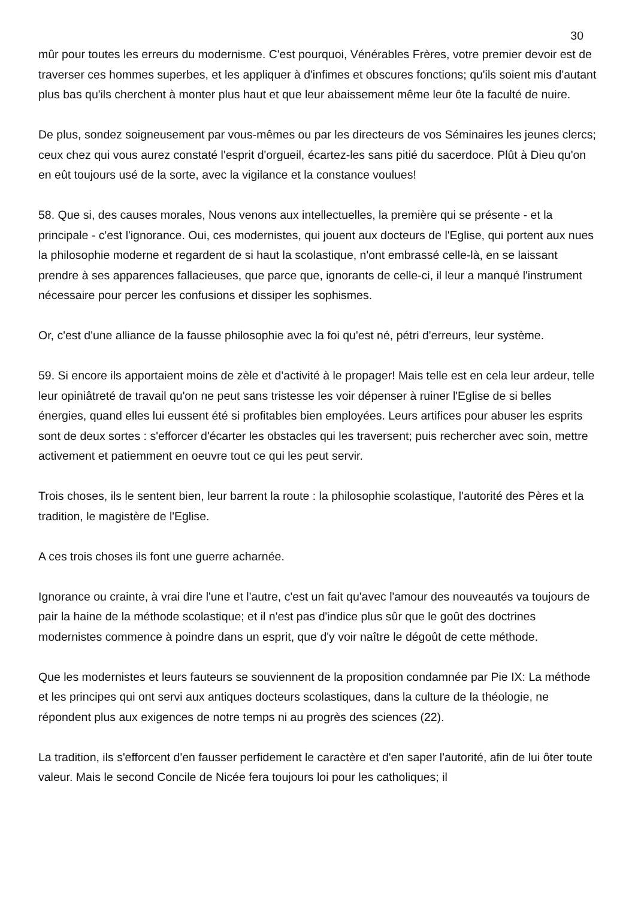30
mûr pour toutes les erreurs du modernisme. C'est pourquoi, Vénérables Frères, votre premier devoir est de traverser ces hommes superbes, et les appliquer à d'infimes et obscures fonctions; qu'ils soient mis d'autant plus bas qu'ils cherchent à monter plus haut et que leur abaissement même leur ôte la faculté de nuire.
De plus, sondez soigneusement par vous-mêmes ou par les directeurs de vos Séminaires les jeunes clercs; ceux chez qui vous aurez constaté l'esprit d'orgueil, écartez-les sans pitié du sacerdoce. Plût à Dieu qu'on en eût toujours usé de la sorte, avec la vigilance et la constance voulues!
58. Que si, des causes morales, Nous venons aux intellectuelles, la première qui se présente - et la principale - c'est l'ignorance. Oui, ces modernistes, qui jouent aux docteurs de l'Eglise, qui portent aux nues la philosophie moderne et regardent de si haut la scolastique, n'ont embrassé celle-là, en se laissant prendre à ses apparences fallacieuses, que parce que, ignorants de celle-ci, il leur a manqué l'instrument nécessaire pour percer les confusions et dissiper les sophismes.
Or, c'est d'une alliance de la fausse philosophie avec la foi qu'est né, pétri d'erreurs, leur système.
59. Si encore ils apportaient moins de zèle et d'activité à le propager! Mais telle est en cela leur ardeur, telle leur opiniâtreté de travail qu'on ne peut sans tristesse les voir dépenser à ruiner l'Eglise de si belles énergies, quand elles lui eussent été si profitables bien employées. Leurs artifices pour abuser les esprits sont de deux sortes : s'efforcer d'écarter les obstacles qui les traversent; puis rechercher avec soin, mettre activement et patiemment en oeuvre tout ce qui les peut servir.
Trois choses, ils le sentent bien, leur barrent la route : la philosophie scolastique, l'autorité des Pères et la tradition, le magistère de l'Eglise.
A ces trois choses ils font une guerre acharnée.
Ignorance ou crainte, à vrai dire l'une et l'autre, c'est un fait qu'avec l'amour des nouveautés va toujours de pair la haine de la méthode scolastique; et il n'est pas d'indice plus sûr que le goût des doctrines modernistes commence à poindre dans un esprit, que d'y voir naître le dégoût de cette méthode.
Que les modernistes et leurs fauteurs se souviennent de la proposition condamnée par Pie IX: La méthode et les principes qui ont servi aux antiques docteurs scolastiques, dans la culture de la théologie, ne répondent plus aux exigences de notre temps ni au progrès des sciences (22).
La tradition, ils s'efforcent d'en fausser perfidement le caractère et d'en saper l'autorité, afin de lui ôter toute valeur. Mais le second Concile de Nicée fera toujours loi pour les catholiques; il